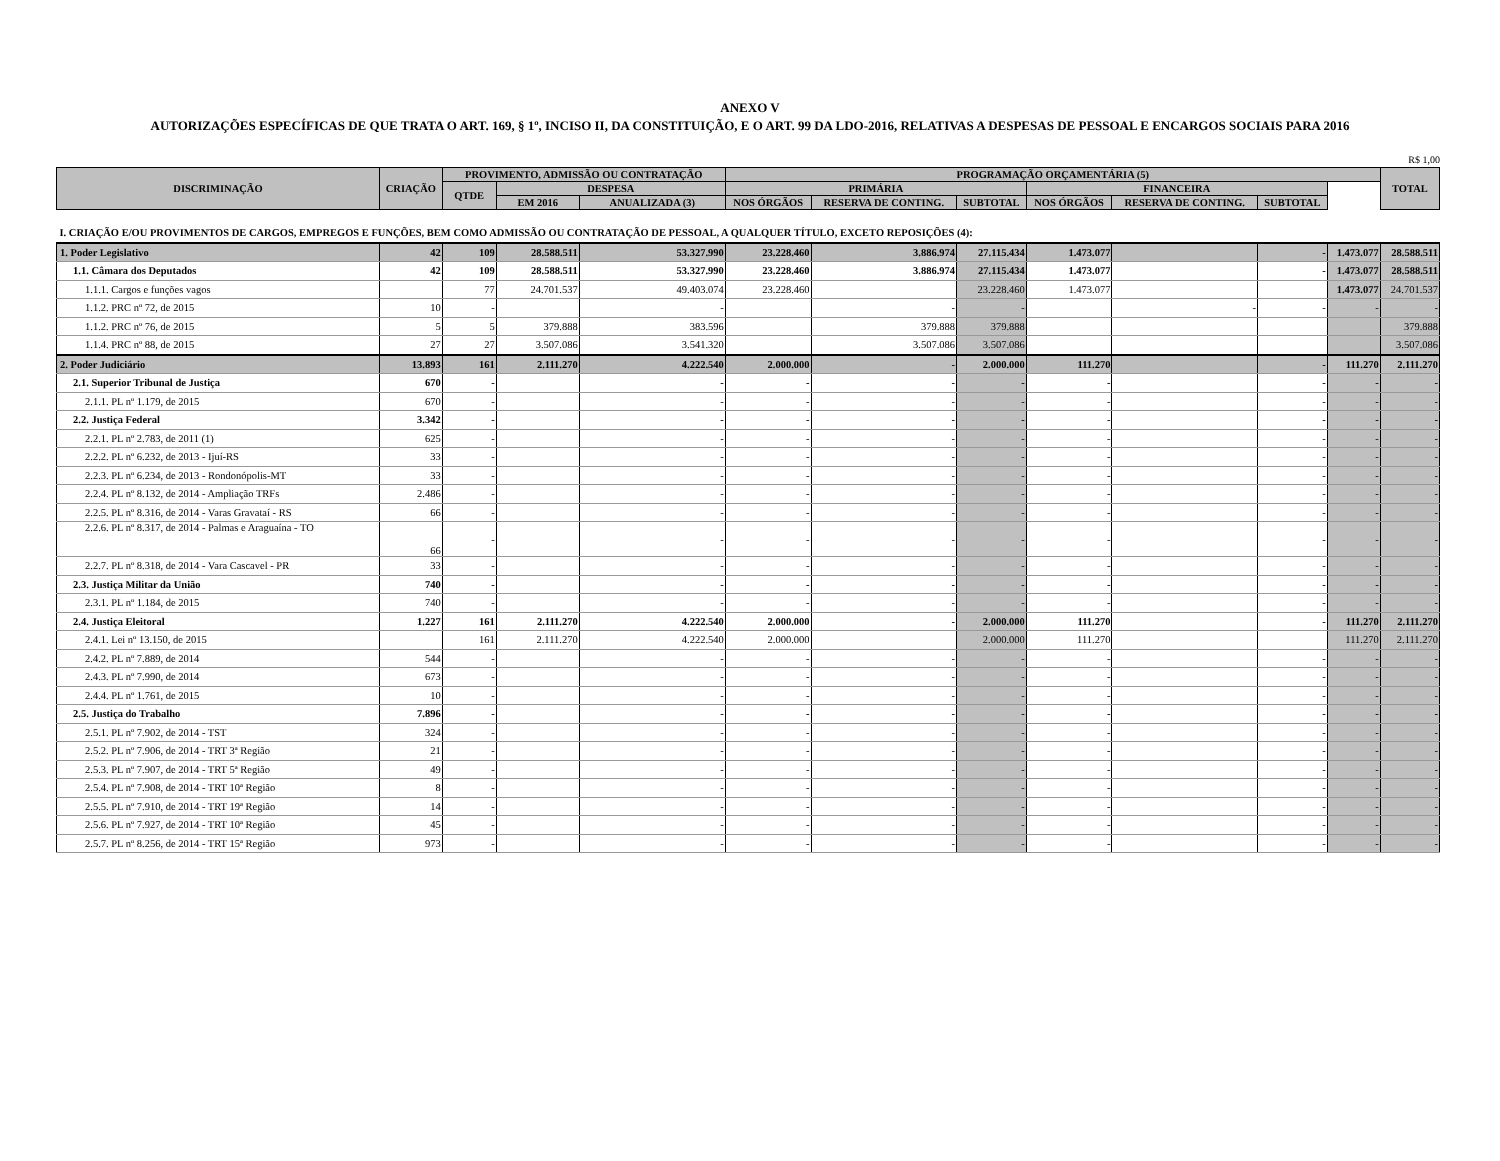ANEXO V
AUTORIZAÇÕES ESPECÍFICAS DE QUE TRATA O ART. 169, § 1º, INCISO II, DA CONSTITUIÇÃO, E O ART. 99 DA LDO-2016, RELATIVAS A DESPESAS DE PESSOAL E ENCARGOS SOCIAIS PARA 2016
R$ 1,00
| DISCRIMINAÇÃO | CRIAÇÃO | PROVIMENTO, ADMISSÃO OU CONTRATAÇÃO | | | PROGRAMAÇÃO ORÇAMENTÁRIA (5) | | | | | | | TOTAL |
| --- | --- | --- | --- | --- | --- | --- | --- | --- | --- | --- | --- | --- |
| | | QTDE | DESPESA | | PRIMÁRIA | | | FINANCEIRA | | | | |
| | | | EM 2016 | ANUALIZADA (3) | NOS ÓRGÃOS | RESERVA DE CONTING. | SUBTOTAL | NOS ÓRGÃOS | RESERVA DE CONTING. | SUBTOTAL | | |
| I. CRIAÇÃO E/OU PROVIMENTOS DE CARGOS, EMPREGOS E FUNÇÕES, BEM COMO ADMISSÃO OU CONTRATAÇÃO DE PESSOAL, A QUALQUER TÍTULO, EXCETO REPOSIÇÕES (4): | | | | | | | | | | | | |
| 1. Poder Legislativo | 42 | 109 | 28.588.511 | 53.327.990 | 23.228.460 | 3.886.974 | 27.115.434 | 1.473.077 | | - | 1.473.077 | 28.588.511 |
| 1.1. Câmara dos Deputados | 42 | 109 | 28.588.511 | 53.327.990 | 23.228.460 | 3.886.974 | 27.115.434 | 1.473.077 | | - | 1.473.077 | 28.588.511 |
| 1.1.1. Cargos e funções vagos | | 77 | 24.701.537 | 49.403.074 | 23.228.460 | | 23.228.460 | 1.473.077 | | | 1.473.077 | 24.701.537 |
| 1.1.2. PRC nº 72, de 2015 | 10 | - | | - | | - | - | | - | - | - | - |
| 1.1.2. PRC nº 76, de 2015 | 5 | 5 | 379.888 | 383.596 | | 379.888 | 379.888 | | | | | 379.888 |
| 1.1.4. PRC nº 88, de 2015 | 27 | 27 | 3.507.086 | 3.541.320 | | 3.507.086 | 3.507.086 | | | | | 3.507.086 |
| 2. Poder Judiciário | 13.893 | 161 | 2.111.270 | 4.222.540 | 2.000.000 | - | 2.000.000 | 111.270 | | - | 111.270 | 2.111.270 |
| 2.1. Superior Tribunal de Justiça | 670 | - | | - | - | - | - | - | | - | - | - |
| 2.1.1. PL nº 1.179, de 2015 | 670 | - | | - | - | - | - | - | | - | - | - |
| 2.2. Justiça Federal | 3.342 | - | | - | - | - | - | - | | - | - | - |
| 2.2.1. PL nº 2.783, de 2011 (1) | 625 | - | | - | - | - | - | - | | - | - | - |
| 2.2.2. PL nº 6.232, de 2013 - Ijuí-RS | 33 | - | | - | - | - | - | - | | - | - | - |
| 2.2.3. PL nº 6.234, de 2013 - Rondonópolis-MT | 33 | - | | - | - | - | - | - | | - | - | - |
| 2.2.4. PL nº 8.132, de 2014 - Ampliação TRFs | 2.486 | - | | - | - | - | - | - | | - | - | - |
| 2.2.5. PL nº 8.316, de 2014 - Varas Gravataí - RS | 66 | - | | - | - | - | - | - | | - | - | - |
| 2.2.6. PL nº 8.317, de 2014 - Palmas e Araguaína - TO | 66 | - | | - | - | - | - | - | | - | - | - |
| 2.2.7. PL nº 8.318, de 2014 - Vara Cascavel - PR | 33 | - | | - | - | - | - | - | | - | - | - |
| 2.3. Justiça Militar da União | 740 | - | | - | - | - | - | - | | - | - | - |
| 2.3.1. PL nº 1.184, de 2015 | 740 | - | | - | - | - | - | - | | - | - | - |
| 2.4. Justiça Eleitoral | 1.227 | 161 | 2.111.270 | 4.222.540 | 2.000.000 | - | 2.000.000 | 111.270 | | - | 111.270 | 2.111.270 |
| 2.4.1. Lei nº 13.150, de 2015 | | 161 | 2.111.270 | 4.222.540 | 2.000.000 | | 2.000.000 | 111.270 | | | 111.270 | 2.111.270 |
| 2.4.2. PL nº 7.889, de 2014 | 544 | - | | - | - | - | - | - | | - | - | - |
| 2.4.3. PL nº 7.990, de 2014 | 673 | - | | - | - | - | - | - | | - | - | - |
| 2.4.4. PL nº 1.761, de 2015 | 10 | - | | - | - | - | - | - | | - | - | - |
| 2.5. Justiça do Trabalho | 7.896 | - | | - | - | - | - | - | | - | - | - |
| 2.5.1. PL nº 7.902, de 2014 - TST | 324 | - | | - | - | - | - | - | | - | - | - |
| 2.5.2. PL nº 7.906, de 2014 - TRT 3ª Região | 21 | - | | - | - | - | - | - | | - | - | - |
| 2.5.3. PL nº 7.907, de 2014 - TRT 5ª Região | 49 | - | | - | - | - | - | - | | - | - | - |
| 2.5.4. PL nº 7.908, de 2014 - TRT 10ª Região | 8 | - | | - | - | - | - | - | | - | - | - |
| 2.5.5. PL nº 7.910, de 2014 - TRT 19ª Região | 14 | - | | - | - | - | - | - | | - | - | - |
| 2.5.6. PL nº 7.927, de 2014 - TRT 10ª Região | 45 | - | | - | - | - | - | - | | - | - | - |
| 2.5.7. PL nº 8.256, de 2014 - TRT 15ª Região | 973 | - | | - | - | - | - | - | | - | - | - |